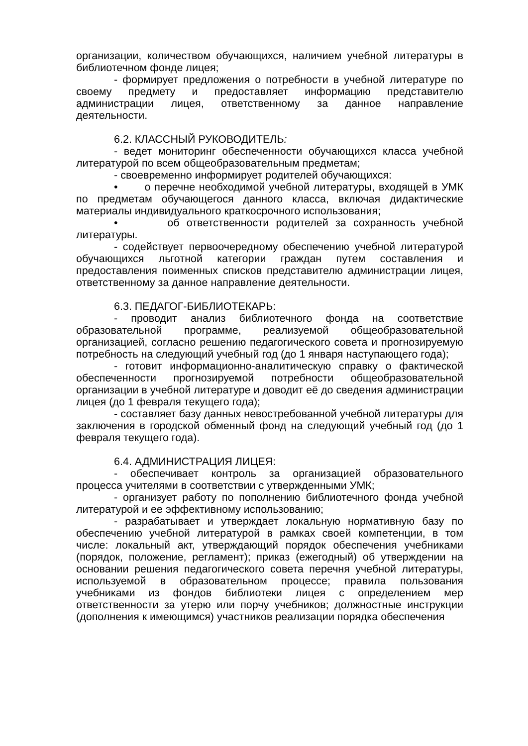организации, количеством обучающихся, наличием учебной литературы в библиотечном фонде лицея;
- формирует предложения о потребности в учебной литературе по своему предмету и предоставляет информацию представителю администрации лицея, ответственному за данное направление деятельности.
6.2. КЛАССНЫЙ РУКОВОДИТЕЛЬ:
- ведет мониторинг обеспеченности обучающихся класса учебной литературой по всем общеобразовательным предметам;
- своевременно информирует родителей обучающихся:
• о перечне необходимой учебной литературы, входящей в УМК по предметам обучающегося данного класса, включая дидактические материалы индивидуального краткосрочного использования;
• об ответственности родителей за сохранность учебной литературы.
- содействует первоочередному обеспечению учебной литературой обучающихся льготной категории граждан путем составления и предоставления поименных списков представителю администрации лицея, ответственному за данное направление деятельности.
6.3. ПЕДАГОГ-БИБЛИОТЕКАРЬ:
- проводит анализ библиотечного фонда на соответствие образовательной программе, реализуемой общеобразовательной организацией, согласно решению педагогического совета и прогнозируемую потребность на следующий учебный год (до 1 января наступающего года);
- готовит информационно-аналитическую справку о фактической обеспеченности прогнозируемой потребности общеобразовательной организации в учебной литературе и доводит её до сведения администрации лицея (до 1 февраля текущего года);
- составляет базу данных невостребованной учебной литературы для заключения в городской обменный фонд на следующий учебный год (до 1 февраля текущего года).
6.4. АДМИНИСТРАЦИЯ ЛИЦЕЯ:
- обеспечивает контроль за организацией образовательного процесса учителями в соответствии с утвержденными УМК;
- организует работу по пополнению библиотечного фонда учебной литературой и ее эффективному использованию;
- разрабатывает и утверждает локальную нормативную базу по обеспечению учебной литературой в рамках своей компетенции, в том числе: локальный акт, утверждающий порядок обеспечения учебниками (порядок, положение, регламент); приказ (ежегодный) об утверждении на основании решения педагогического совета перечня учебной литературы, используемой в образовательном процессе; правила пользования учебниками из фондов библиотеки лицея с определением мер ответственности за утерю или порчу учебников; должностные инструкции (дополнения к имеющимся) участников реализации порядка обеспечения